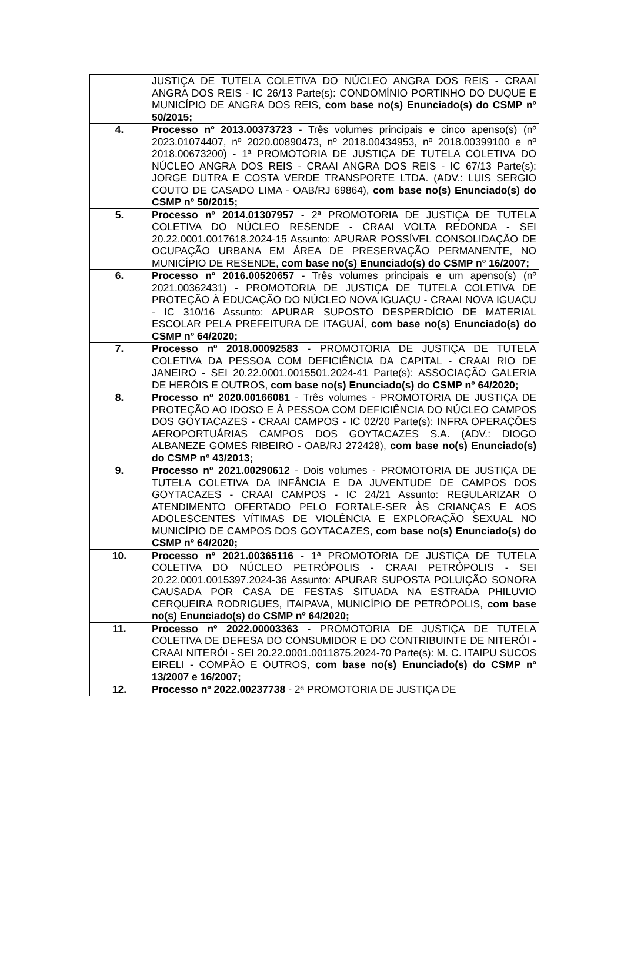| | JUSTIÇA DE TUTELA COLETIVA DO NÚCLEO ANGRA DOS REIS - CRAAI ANGRA DOS REIS - IC 26/13 Parte(s): CONDOMÍNIO PORTINHO DO DUQUE E MUNICÍPIO DE ANGRA DOS REIS, com base no(s) Enunciado(s) do CSMP nº 50/2015; |
| 4. | Processo nº 2013.00373723 - Três volumes principais e cinco apenso(s) (nº 2023.01074407, nº 2020.00890473, nº 2018.00434953, nº 2018.00399100 e nº 2018.00673200) - 1ª PROMOTORIA DE JUSTIÇA DE TUTELA COLETIVA DO NÚCLEO ANGRA DOS REIS - CRAAI ANGRA DOS REIS - IC 67/13 Parte(s): JORGE DUTRA E COSTA VERDE TRANSPORTE LTDA. (ADV.: LUIS SERGIO COUTO DE CASADO LIMA - OAB/RJ 69864), com base no(s) Enunciado(s) do CSMP nº 50/2015; |
| 5. | Processo nº 2014.01307957 - 2ª PROMOTORIA DE JUSTIÇA DE TUTELA COLETIVA DO NÚCLEO RESENDE - CRAAI VOLTA REDONDA - SEI 20.22.0001.0017618.2024-15 Assunto: APURAR POSSÍVEL CONSOLIDAÇÃO DE OCUPAÇÃO URBANA EM ÁREA DE PRESERVAÇÃO PERMANENTE, NO MUNICÍPIO DE RESENDE, com base no(s) Enunciado(s) do CSMP nº 16/2007; |
| 6. | Processo nº 2016.00520657 - Três volumes principais e um apenso(s) (nº 2021.00362431) - PROMOTORIA DE JUSTIÇA DE TUTELA COLETIVA DE PROTEÇÃO À EDUCAÇÃO DO NÚCLEO NOVA IGUAÇU - CRAAI NOVA IGUAÇU - IC 310/16 Assunto: APURAR SUPOSTO DESPERDÍCIO DE MATERIAL ESCOLAR PELA PREFEITURA DE ITAGUAÍ, com base no(s) Enunciado(s) do CSMP nº 64/2020; |
| 7. | Processo nº 2018.00092583 - PROMOTORIA DE JUSTIÇA DE TUTELA COLETIVA DA PESSOA COM DEFICIÊNCIA DA CAPITAL - CRAAI RIO DE JANEIRO - SEI 20.22.0001.0015501.2024-41 Parte(s): ASSOCIAÇÃO GALERIA DE HERÓIS E OUTROS, com base no(s) Enunciado(s) do CSMP nº 64/2020; |
| 8. | Processo nº 2020.00166081 - Três volumes - PROMOTORIA DE JUSTIÇA DE PROTEÇÃO AO IDOSO E À PESSOA COM DEFICIÊNCIA DO NÚCLEO CAMPOS DOS GOYTACAZES - CRAAI CAMPOS - IC 02/20 Parte(s): INFRA OPERAÇÕES AEROPORTUÁRIAS CAMPOS DOS GOYTACAZES S.A. (ADV.: DIOGO ALBANEZE GOMES RIBEIRO - OAB/RJ 272428), com base no(s) Enunciado(s) do CSMP nº 43/2013; |
| 9. | Processo nº 2021.00290612 - Dois volumes - PROMOTORIA DE JUSTIÇA DE TUTELA COLETIVA DA INFÂNCIA E DA JUVENTUDE DE CAMPOS DOS GOYTACAZES - CRAAI CAMPOS - IC 24/21 Assunto: REGULARIZAR O ATENDIMENTO OFERTADO PELO FORTALE-SER ÀS CRIANÇAS E AOS ADOLESCENTES VÍTIMAS DE VIOLÊNCIA E EXPLORAÇÃO SEXUAL NO MUNICÍPIO DE CAMPOS DOS GOYTACAZES, com base no(s) Enunciado(s) do CSMP nº 64/2020; |
| 10. | Processo nº 2021.00365116 - 1ª PROMOTORIA DE JUSTIÇA DE TUTELA COLETIVA DO NÚCLEO PETRÓPOLIS - CRAAI PETRÓPOLIS - SEI 20.22.0001.0015397.2024-36 Assunto: APURAR SUPOSTA POLUIÇÃO SONORA CAUSADA POR CASA DE FESTAS SITUADA NA ESTRADA PHILUVIO CERQUEIRA RODRIGUES, ITAIPAVA, MUNICÍPIO DE PETRÓPOLIS, com base no(s) Enunciado(s) do CSMP nº 64/2020; |
| 11. | Processo nº 2022.00003363 - PROMOTORIA DE JUSTIÇA DE TUTELA COLETIVA DE DEFESA DO CONSUMIDOR E DO CONTRIBUINTE DE NITERÓI - CRAAI NITERÓI - SEI 20.22.0001.0011875.2024-70 Parte(s): M. C. ITAIPU SUCOS EIRELI - COMPÃO E OUTROS, com base no(s) Enunciado(s) do CSMP nº 13/2007 e 16/2007; |
| 12. | Processo nº 2022.00237738 - 2ª PROMOTORIA DE JUSTIÇA DE |